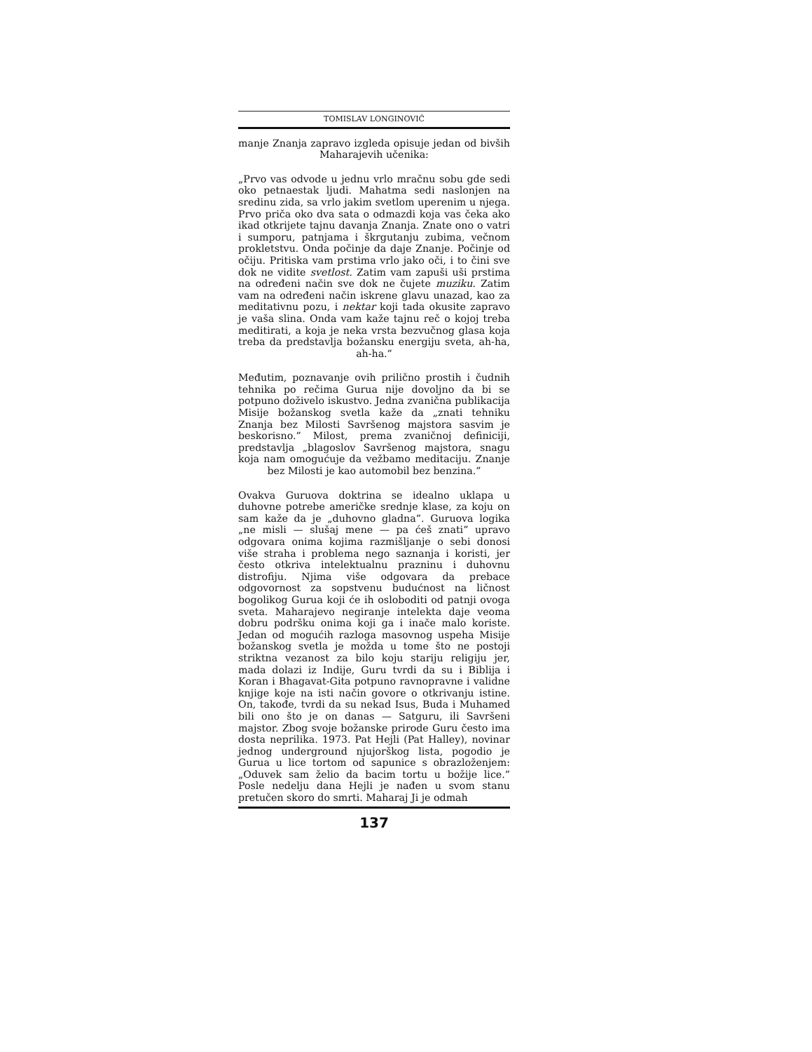TOMISLAV LONGINOVIĆ
manje Znanja zapravo izgleda opisuje jedan od bivših Maharajevih učenika:
„Prvo vas odvode u jednu vrlo mračnu sobu gde sedi oko petnaestak ljudi. Mahatma sedi naslonjen na sredinu zida, sa vrlo jakim svetlom uperenim u njega. Prvo priča oko dva sata o odmazdi koja vas čeka ako ikad otkrijete tajnu davanja Znanja. Znate ono o vatri i sumporu, patnjama i škrgutanju zubima, večnom proklet­stvu. Onda počinje da daje Znanje. Počinje od očiju. Pritiska vam prstima vrlo jako oči, i to čini sve dok ne vidite svetlost. Zatim vam zapuši uši prstima na određeni način sve dok ne čujete muziku. Zatim vam na određeni način iskrene glavu unazad, kao za meditativnu pozu, i nektar koji tada okusite zapravo je vaša slina. Onda vam kaže tajnu reč o kojoj treba meditirati, a koja je neka vrsta bezvučnog glasa koja treba da predstavlja božansku energiju sveta, ah-ha, ah-ha.”
Međutim, poznavanje ovih prilično prostih i čudnih tehnika po rečima Gurua nije dovoljno da bi se potpuno doživelo iskustvo. Jedna zva­nična publikacija Misije božanskog svetla kaže da „znati tehniku Znanja bez Milosti Savršenog majstora sasvim je beskorisno.” Milost, prema zvaničnoj definiciji, predstavlja „blagoslov Sa­vršenog majstora, snagu koja nam omogućuje da vežbamo meditaciju. Znanje bez Milosti je kao automobil bez benzina.”
Ovakva Guruova doktrina se idealno uklapa u duhovne potrebe američke srednje klase, za koju on sam kaže da je „duhovno gladna”. Guruova logika „ne misli — slušaj mene — pa ćeš znati” upravo odgovara onima kojima razmišljanje o sebi donosi više straha i problema nego saznanja i koristi, jer često otkriva intelektualnu prazninu i duhovnu distrofiju. Njima više odgovara da prebace odgovornost za sopstvenu budućnost na ličnost bogolikog Gurua koji će ih osloboditi od patnji ovoga sveta. Maharajevo negiranje intelekta daje veoma dobru podršku onima koji ga i inače malo koriste. Jedan od mogućih razloga masovnog uspeha Misije božanskog svetla je možda u tome što ne postoji striktna vezanost za bilo koju stariju religiju jer, mada dolazi iz Indije, Guru tvrdi da su i Biblija i Koran i Bhagavat-Gita potpuno ravnopravne i validne knjige koje na isti način govore o otkri­vanju istine. On, takođe, tvrdi da su nekad Isus, Buda i Muhamed bili ono što je on danas — Satguru, ili Savršeni majstor. Zbog svoje bo­žanske prirode Guru često ima dosta neprilika. 1973. Pat Hejli (Pat Halley), novinar jednog underground njujorškog lista, pogodio je Gurua u lice tortom od sapunice s obrazloženjem: „Od­uvek sam želio da bacim tortu u božije lice.” Posle nedelju dana Hejli je nađen u svom stanu pretučen skoro do smrti. Maharaj Ji je odmah
137